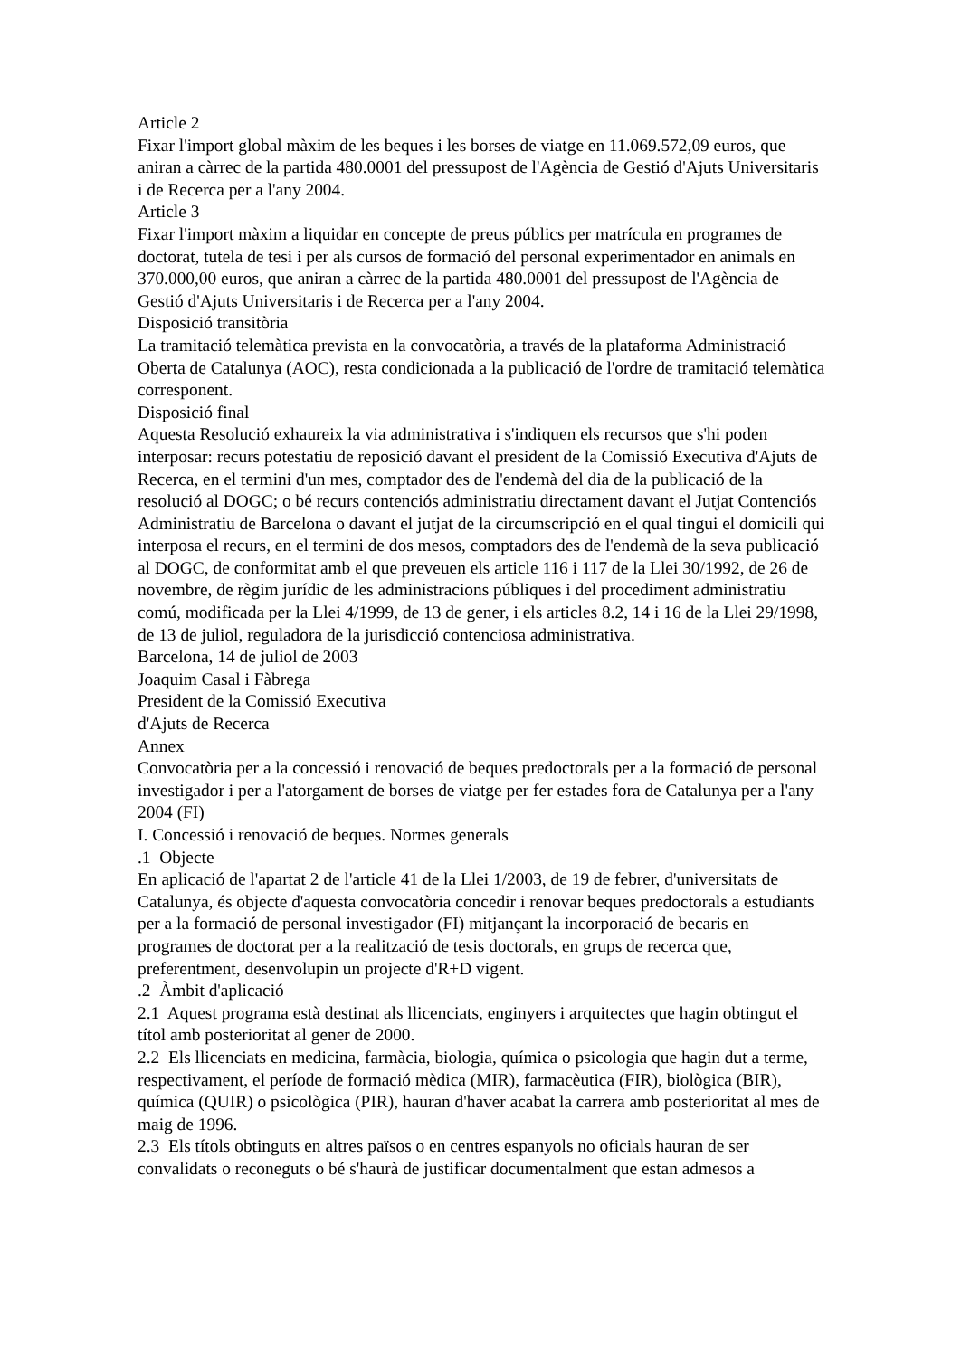Article 2
Fixar l'import global màxim de les beques i les borses de viatge en 11.069.572,09 euros, que aniran a càrrec de la partida 480.0001 del pressupost de l'Agència de Gestió d'Ajuts Universitaris i de Recerca per a l'any 2004.
Article 3
Fixar l'import màxim a liquidar en concepte de preus públics per matrícula en programes de doctorat, tutela de tesi i per als cursos de formació del personal experimentador en animals en 370.000,00 euros, que aniran a càrrec de la partida 480.0001 del pressupost de l'Agència de Gestió d'Ajuts Universitaris i de Recerca per a l'any 2004.
Disposició transitòria
La tramitació telemàtica prevista en la convocatòria, a través de la plataforma Administració Oberta de Catalunya (AOC), resta condicionada a la publicació de l'ordre de tramitació telemàtica corresponent.
Disposició final
Aquesta Resolució exhaureix la via administrativa i s'indiquen els recursos que s'hi poden interposar: recurs potestatiu de reposició davant el president de la Comissió Executiva d'Ajuts de Recerca, en el termini d'un mes, comptador des de l'endemà del dia de la publicació de la resolució al DOGC; o bé recurs contenciós administratiu directament davant el Jutjat Contenciós Administratiu de Barcelona o davant el jutjat de la circumscripció en el qual tingui el domicili qui interposa el recurs, en el termini de dos mesos, comptadors des de l'endemà de la seva publicació al DOGC, de conformitat amb el que preveuen els article 116 i 117 de la Llei 30/1992, de 26 de novembre, de règim jurídic de les administracions públiques i del procediment administratiu comú, modificada per la Llei 4/1999, de 13 de gener, i els articles 8.2, 14 i 16 de la Llei 29/1998, de 13 de juliol, reguladora de la jurisdicció contenciosa administrativa.
Barcelona, 14 de juliol de 2003
Joaquim Casal i Fàbrega
President de la Comissió Executiva
d'Ajuts de Recerca
Annex
Convocatòria per a la concessió i renovació de beques predoctorals per a la formació de personal investigador i per a l'atorgament de borses de viatge per fer estades fora de Catalunya per a l'any 2004 (FI)
I. Concessió i renovació de beques. Normes generals
.1 Objecte
En aplicació de l'apartat 2 de l'article 41 de la Llei 1/2003, de 19 de febrer, d'universitats de Catalunya, és objecte d'aquesta convocatòria concedir i renovar beques predoctorals a estudiants per a la formació de personal investigador (FI) mitjançant la incorporació de becaris en programes de doctorat per a la realització de tesis doctorals, en grups de recerca que, preferentment, desenvolupin un projecte d'R+D vigent.
.2 Àmbit d'aplicació
2.1 Aquest programa està destinat als llicenciats, enginyers i arquitectes que hagin obtingut el títol amb posterioritat al gener de 2000.
2.2 Els llicenciats en medicina, farmàcia, biologia, química o psicologia que hagin dut a terme, respectivament, el període de formació mèdica (MIR), farmacèutica (FIR), biològica (BIR), química (QUIR) o psicològica (PIR), hauran d'haver acabat la carrera amb posterioritat al mes de maig de 1996.
2.3 Els títols obtinguts en altres països o en centres espanyols no oficials hauran de ser convalidats o reconeguts o bé s'haurà de justificar documentalment que estan admesos a